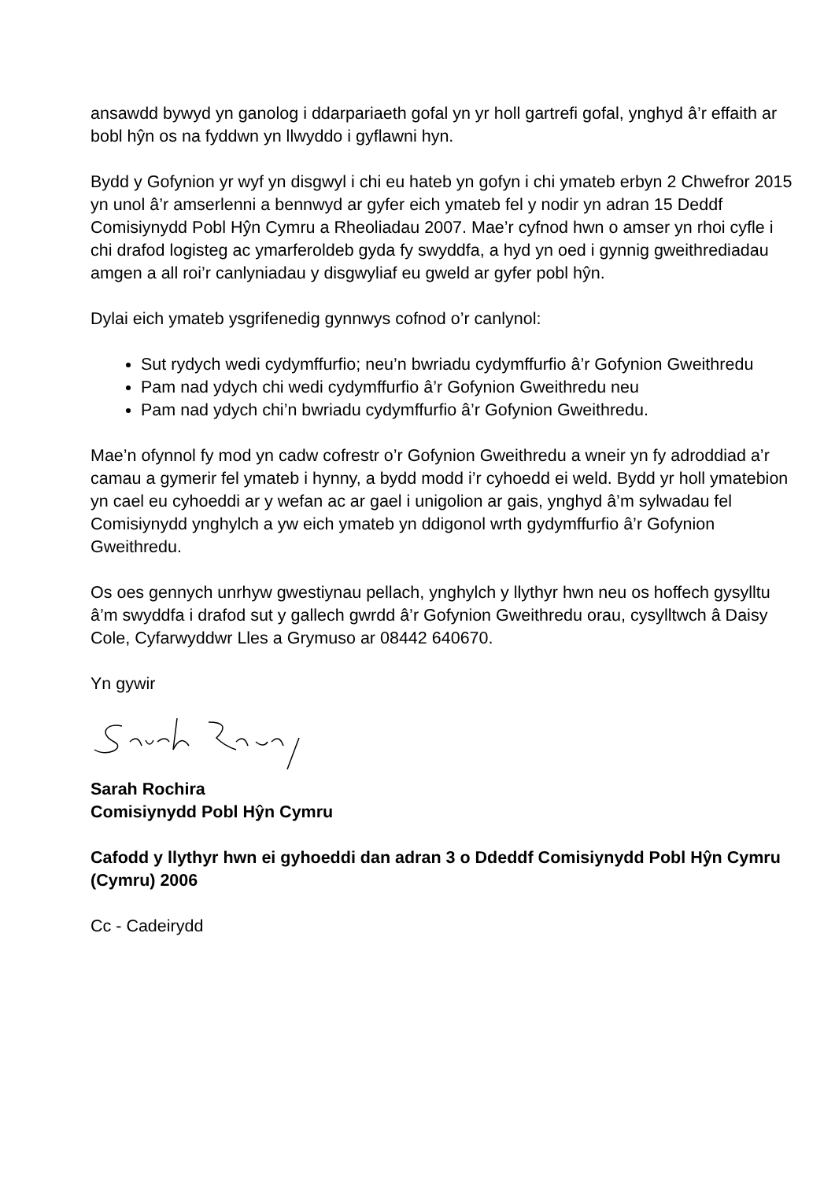ansawdd bywyd yn ganolog i ddarpariaeth gofal yn yr holl gartrefi gofal, ynghyd â’r effaith ar bobl hŷn os na fyddwn yn llwyddo i gyflawni hyn.
Bydd y Gofynion yr wyf yn disgwyl i chi eu hateb yn gofyn i chi ymateb erbyn 2 Chwefror 2015 yn unol â’r amserlenni a bennwyd ar gyfer eich ymateb fel y nodir yn adran 15 Deddf Comisiynydd Pobl Hŷn Cymru a Rheoliadau 2007. Mae’r cyfnod hwn o amser yn rhoi cyfle i chi drafod logisteg ac ymarferoldeb gyda fy swyddfa, a hyd yn oed i gynnig gweithrediadau amgen a all roi’r canlyniadau y disgwyliaf eu gweld ar gyfer pobl hŷn.
Dylai eich ymateb ysgrifenedig gynnwys cofnod o’r canlynol:
Sut rydych wedi cydymffurfio; neu’n bwriadu cydymffurfio â’r Gofynion Gweithredu
Pam nad ydych chi wedi cydymffurfio â’r Gofynion Gweithredu neu
Pam nad ydych chi’n bwriadu cydymffurfio â’r Gofynion Gweithredu.
Mae’n ofynnol fy mod yn cadw cofrestr o’r Gofynion Gweithredu a wneir yn fy adroddiad a’r camau a gymerir fel ymateb i hynny, a bydd modd i’r cyhoedd ei weld. Bydd yr holl ymatebion yn cael eu cyhoeddi ar y wefan ac ar gael i unigolion ar gais, ynghyd â’m sylwadau fel Comisiynydd ynghylch a yw eich ymateb yn ddigonol wrth gydymffurfio â’r Gofynion Gweithredu.
Os oes gennych unrhyw gwestiynau pellach, ynghylch y llythyr hwn neu os hoffech gysylltu â’m swyddfa i drafod sut y gallech gwrdd â’r Gofynion Gweithredu orau, cysylltwch â Daisy Cole, Cyfarwyddwr Lles a Grymuso ar 08442 640670.
Yn gywir
Sarah Rochira
Comisiynydd Pobl Hŷn Cymru
Cafodd y llythyr hwn ei gyhoeddi dan adran 3 o Ddeddf Comisiynydd Pobl Hŷn Cymru (Cymru) 2006
Cc - Cadeirydd